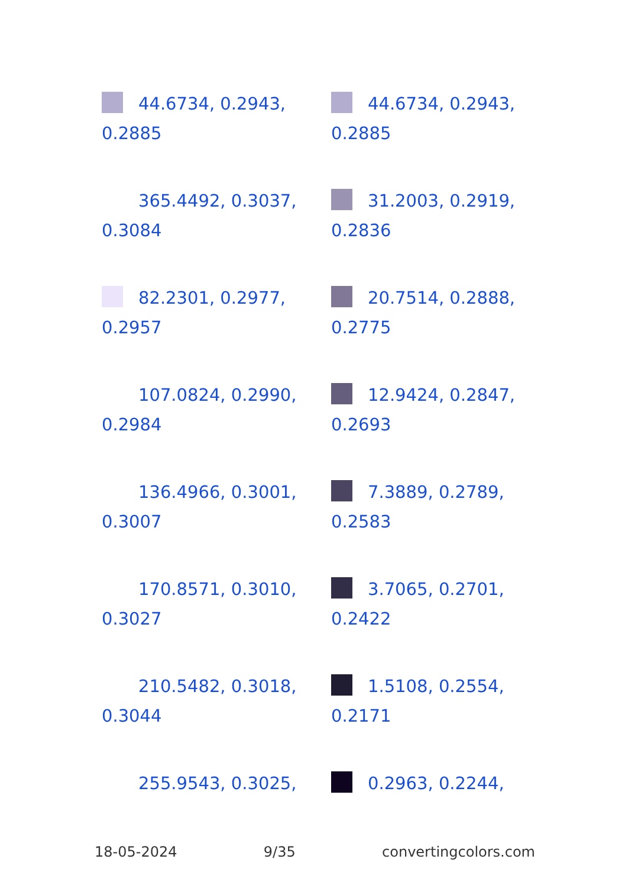44.6734, 0.2943, 0.2885
44.6734, 0.2943, 0.2885
365.4492, 0.3037, 0.3084
31.2003, 0.2919, 0.2836
82.2301, 0.2977, 0.2957
20.7514, 0.2888, 0.2775
107.0824, 0.2990, 0.2984
12.9424, 0.2847, 0.2693
136.4966, 0.3001, 0.3007
7.3889, 0.2789, 0.2583
170.8571, 0.3010, 0.3027
3.7065, 0.2701, 0.2422
210.5482, 0.3018, 0.3044
1.5108, 0.2554, 0.2171
255.9543, 0.3025,
0.2963, 0.2244,
18-05-2024 9/35 convertingcolors.com